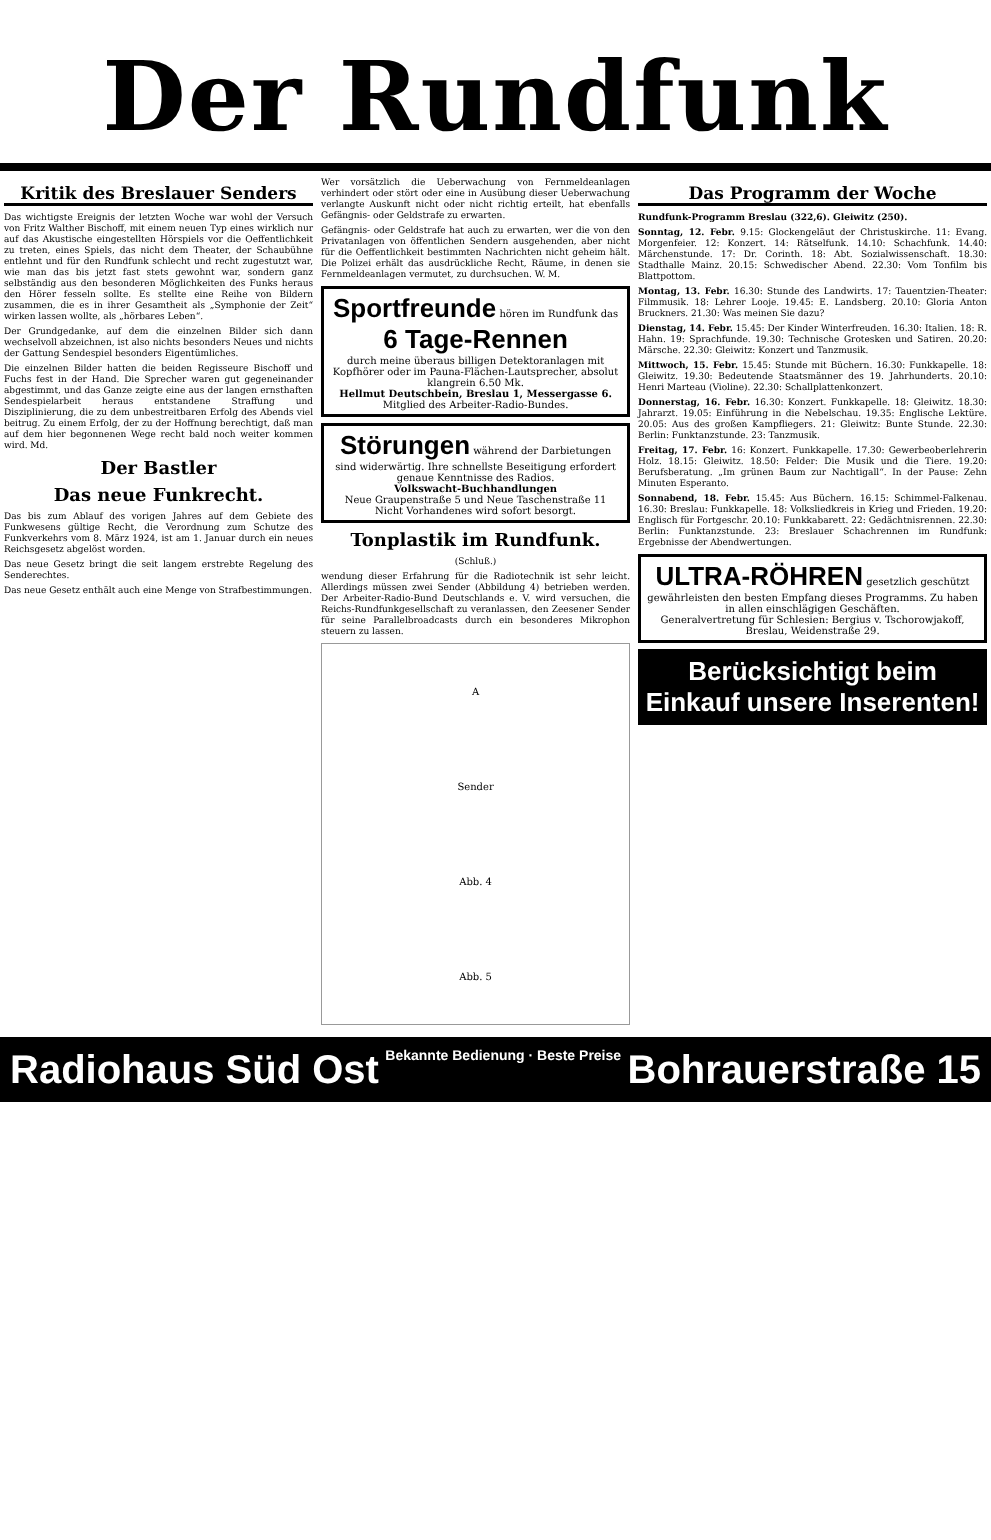Der Rundfunk
Kritik des Breslauer Senders
Das wichtigste Ereignis der letzten Woche war wohl der Versuch von Fritz Walther Bischoff, mit einem neuen Typ eines wirklich nur auf das Akustische eingestellten Hörspiels vor die Oeffentlichkeit zu treten, eines Spiels, das nicht dem Theater, der Schaubühne entlehnt und für den Rundfunk schlecht und recht zugestutzt war, wie man das bis jetzt fast stets gewohnt war, sondern ganz selbständig aus den besonderen Möglichkeiten des Funks heraus den Hörer fesseln sollte. Es stellte eine Reihe von Bildern zusammen, die es in ihrer Gesamtheit als „Symphonie der Zeit“ wirken lassen wollte, als „hörbares Leben“.
Der Grundgedanke, auf dem die einzelnen Bilder sich dann wechselvoll abzeichnen, ist also nichts besonders Neues und nichts der Gattung Sendespiel besonders Eigentümliches.
Die einzelnen Bilder hatten die beiden Regisseure Bischoff und Fuchs fest in der Hand. Die Sprecher waren gut gegeneinander abgestimmt, und das Ganze zeigte eine aus der langen ernsthaften Sendespielarbeit heraus entstandene Straffung und Disziplinierung, die zu dem unbestreitbaren Erfolg des Abends viel beitrug. Zu einem Erfolg, der zu der Hoffnung berechtigt, daß man auf dem hier begonnenen Wege recht bald noch weiter kommen wird. Md.
Der Bastler
Das neue Funkrecht.
Das bis zum Ablauf des vorigen Jahres auf dem Gebiete des Funkwesens gültige Recht, die Verordnung zum Schutze des Funkverkehrs vom 8. März 1924, ist am 1. Januar durch ein neues Reichsgesetz abgelöst worden.
Das neue Gesetz bringt die seit langem erstrebte Regelung des Senderechtes.
Das neue Gesetz enthält auch eine Menge von Strafbestimmungen.
Wer vorsätzlich die Ueberwachung von Fernmeldeanlagen verhindert oder stört oder eine in Ausübung dieser Ueberwachung verlangte Auskunft nicht oder nicht richtig erteilt, hat ebenfalls Gefängnis- oder Geldstrafe zu erwarten.
Gefängnis- oder Geldstrafe hat auch zu erwarten, wer die von den Privatanlagen von öffentlichen Sendern ausgehenden, aber nicht für die Oeffentlichkeit bestimmten Nachrichten nicht geheim hält. Die Polizei erhält das ausdrückliche Recht, Räume, in denen sie Fernmeldeanlagen vermutet, zu durchsuchen. W. M.
Sportfreunde hören im Rundfunk das 6 Tage-Rennen
durch meine überaus billigen Detektoranlagen mit Kopfhörer oder im Pauna-Flächen-Lautsprecher, absolut klangrein 6.50 Mk.
Hellmut Deutschbein, Breslau 1, Messergasse 6.
Mitglied des Arbeiter-Radio-Bundes.
Störungen während der Darbietungen sind widerwärtig. Ihre schnellste Beseitigung erfordert genaue Kenntnisse des Radios.
Volkswacht-Buchhandlungen
Neue Graupenstraße 5 und Neue Taschenstraße 11
Nicht Vorhandenes wird sofort besorgt.
Tonplastik im Rundfunk.
(Schluß.)
wendung dieser Erfahrung für die Radiotechnik ist sehr leicht. Allerdings müssen zwei Sender (Abbildung 4) betrieben werden. Der Arbeiter-Radio-Bund Deutschlands e. V. wird versuchen, die Reichs-Rundfunkgesellschaft zu veranlassen, den Zeesener Sender für seine Parallelbroadcasts durch ein besonderes Mikrophon steuern zu lassen.
A
Sender
Abb. 4
Abb. 5
Das Programm der Woche
Rundfunk-Programm Breslau (322,6). Gleiwitz (250).
Sonntag, 12. Febr. 9.15: Glockengeläut der Christuskirche. 11: Evang. Morgenfeier. 12: Konzert. 14: Rätselfunk. 14.10: Schachfunk. 14.40: Märchenstunde. 17: Dr. Corinth. 18: Abt. Sozialwissenschaft. 18.30: Stadthalle Mainz. 20.15: Schwedischer Abend. 22.30: Vom Tonfilm bis Blattpottom.
Montag, 13. Febr. 16.30: Stunde des Landwirts. 17: Tauentzien-Theater: Filmmusik. 18: Lehrer Looje. 19.45: E. Landsberg. 20.10: Gloria Anton Bruckners. 21.30: Was meinen Sie dazu?
Dienstag, 14. Febr. 15.45: Der Kinder Winterfreuden. 16.30: Italien. 18: R. Hahn. 19: Sprachfunde. 19.30: Technische Grotesken und Satiren. 20.20: Märsche. 22.30: Gleiwitz: Konzert und Tanzmusik.
Mittwoch, 15. Febr. 15.45: Stunde mit Büchern. 16.30: Funkkapelle. 18: Gleiwitz. 19.30: Bedeutende Staatsmänner des 19. Jahrhunderts. 20.10: Henri Marteau (Violine). 22.30: Schallplattenkonzert.
Donnerstag, 16. Febr. 16.30: Konzert. Funkkapelle. 18: Gleiwitz. 18.30: Jahrarzt. 19.05: Einführung in die Nebelschau. 19.35: Englische Lektüre. 20.05: Aus des großen Kampfliegers. 21: Gleiwitz: Bunte Stunde. 22.30: Berlin: Funktanzstunde. 23: Tanzmusik.
Freitag, 17. Febr. 16: Konzert. Funkkapelle. 17.30: Gewerbeoberlehrerin Holz. 18.15: Gleiwitz. 18.50: Felder: Die Musik und die Tiere. 19.20: Berufsberatung. „Im grünen Baum zur Nachtigall“. In der Pause: Zehn Minuten Esperanto.
Sonnabend, 18. Febr. 15.45: Aus Büchern. 16.15: Schimmel-Falkenau. 16.30: Breslau: Funkkapelle. 18: Volksliedkreis in Krieg und Frieden. 19.20: Englisch für Fortgeschr. 20.10: Funkkabarett. 22: Gedächtnisrennen. 22.30: Berlin: Funktanzstunde. 23: Breslauer Schachrennen im Rundfunk: Ergebnisse der Abendwertungen.
ULTRA-RÖHREN gesetzlich geschützt
gewährleisten den besten Empfang dieses Programms. Zu haben in allen einschlägigen Geschäften.
Generalvertretung für Schlesien: Bergius v. Tschorowjakoff, Breslau, Weidenstraße 29.
Berücksichtigt beim Einkauf unsere Inserenten!
Radiohaus Süd Ost Bekannte Bedienung · Beste Preise Bohrauerstraße 15